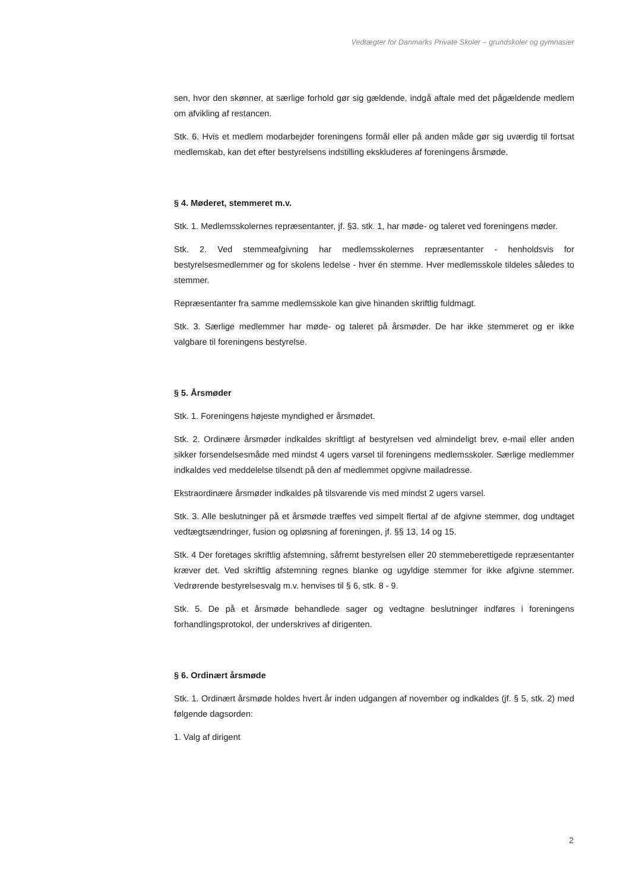Vedtægter for Danmarks Private Skoler – grundskoler og gymnasier
sen, hvor den skønner, at særlige forhold gør sig gældende, indgå aftale med det pågældende medlem om afvikling af restancen.
Stk. 6. Hvis et medlem modarbejder foreningens formål eller på anden måde gør sig uværdig til fortsat medlemskab, kan det efter bestyrelsens indstilling ekskluderes af foreningens årsmøde.
§ 4. Møderet, stemmeret m.v.
Stk. 1. Medlemsskolernes repræsentanter, jf. §3. stk. 1, har møde- og taleret ved foreningens møder.
Stk. 2. Ved stemmeafgivning har medlemsskolernes repræsentanter - henholdsvis for bestyrelsesmedlemmer og for skolens ledelse - hver én stemme. Hver medlemsskole tildeles således to stemmer.
Repræsentanter fra samme medlemsskole kan give hinanden skriftlig fuldmagt.
Stk. 3. Særlige medlemmer har møde- og taleret på årsmøder. De har ikke stemmeret og er ikke valgbare til foreningens bestyrelse.
§ 5. Årsmøder
Stk. 1. Foreningens højeste myndighed er årsmødet.
Stk. 2. Ordinære årsmøder indkaldes skriftligt af bestyrelsen ved almindeligt brev, e-mail eller anden sikker forsendelsesmåde med mindst 4 ugers varsel til foreningens medlemsskoler. Særlige medlemmer indkaldes ved meddelelse tilsendt på den af medlemmet opgivne mailadresse.
Ekstraordinære årsmøder indkaldes på tilsvarende vis med mindst 2 ugers varsel.
Stk. 3. Alle beslutninger på et årsmøde træffes ved simpelt flertal af de afgivne stemmer, dog undtaget vedtægtsændringer, fusion og opløsning af foreningen, jf. §§ 13, 14 og 15.
Stk. 4 Der foretages skriftlig afstemning, såfremt bestyrelsen eller 20 stemmeberettigede repræsentanter kræver det. Ved skriftlig afstemning regnes blanke og ugyldige stemmer for ikke afgivne stemmer. Vedrørende bestyrelsesvalg m.v. henvises til § 6, stk. 8 - 9.
Stk. 5. De på et årsmøde behandlede sager og vedtagne beslutninger indføres i foreningens forhandlingsprotokol, der underskrives af dirigenten.
§ 6. Ordinært årsmøde
Stk. 1. Ordinært årsmøde holdes hvert år inden udgangen af november og indkaldes (jf. § 5, stk. 2) med følgende dagsorden:
1. Valg af dirigent
2